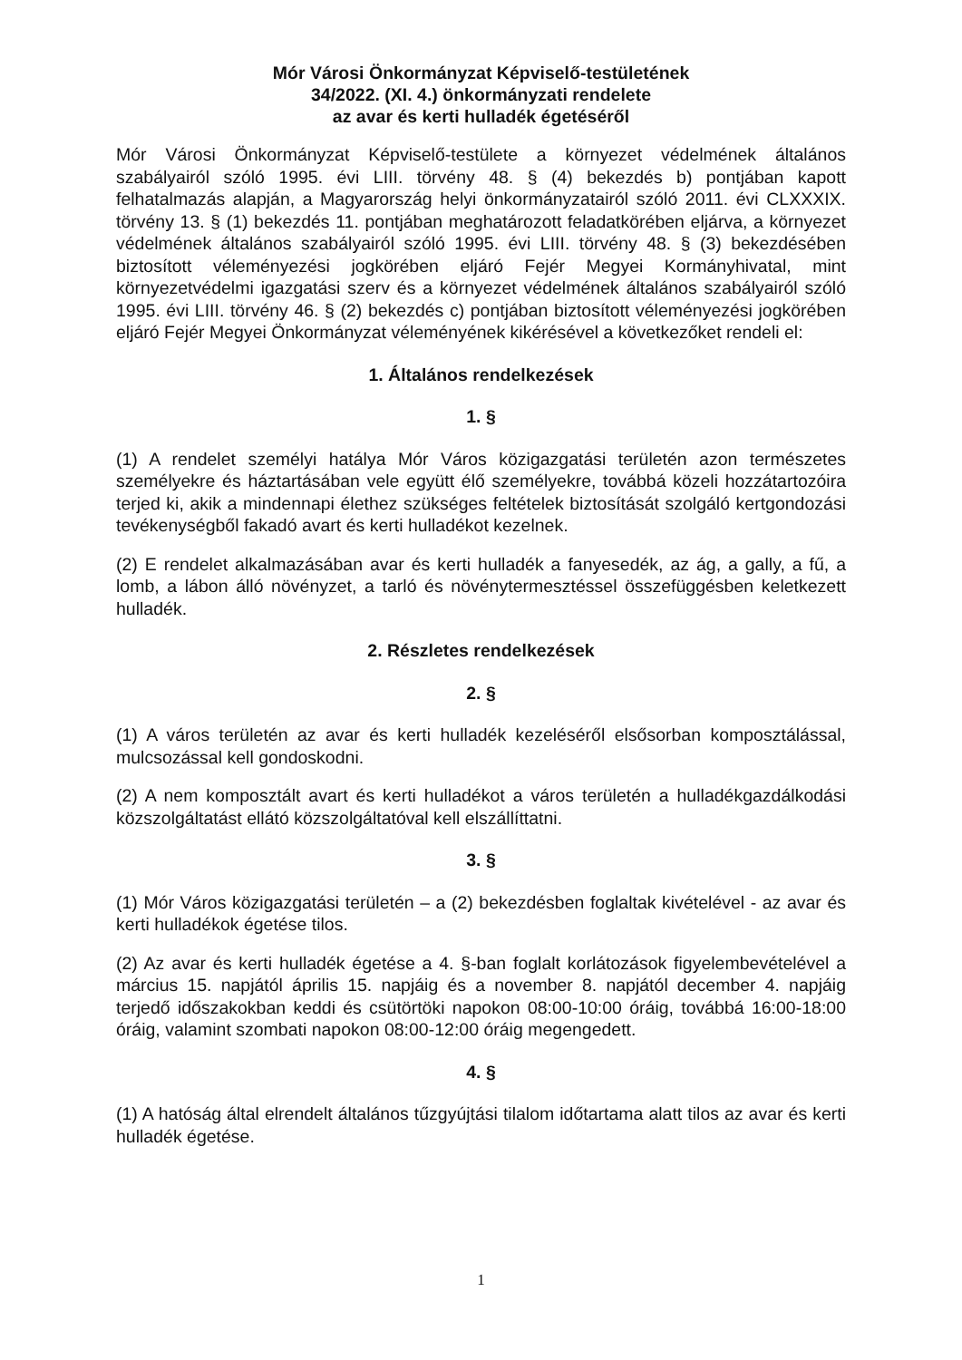Mór Városi Önkormányzat Képviselő-testületének
34/2022. (XI. 4.) önkormányzati rendelete
az avar és kerti hulladék égetéséről
Mór Városi Önkormányzat Képviselő-testülete a környezet védelmének általános szabályairól szóló 1995. évi LIII. törvény 48. § (4) bekezdés b) pontjában kapott felhatalmazás alapján, a Magyarország helyi önkormányzatairól szóló 2011. évi CLXXXIX. törvény 13. § (1) bekezdés 11. pontjában meghatározott feladatkörében eljárva, a környezet védelmének általános szabályairól szóló 1995. évi LIII. törvény 48. § (3) bekezdésében biztosított véleményezési jogkörében eljáró Fejér Megyei Kormányhivatal, mint környezetvédelmi igazgatási szerv és a környezet védelmének általános szabályairól szóló 1995. évi LIII. törvény 46. § (2) bekezdés c) pontjában biztosított véleményezési jogkörében eljáró Fejér Megyei Önkormányzat véleményének kikérésével a következőket rendeli el:
1. Általános rendelkezések
1. §
(1) A rendelet személyi hatálya Mór Város közigazgatási területén azon természetes személyekre és háztartásában vele együtt élő személyekre, továbbá közeli hozzátartozóira terjed ki, akik a mindennapi élethez szükséges feltételek biztosítását szolgáló kertgondozási tevékenységből fakadó avart és kerti hulladékot kezelnek.
(2) E rendelet alkalmazásában avar és kerti hulladék a fanyesedék, az ág, a gally, a fű, a lomb, a lábon álló növényzet, a tarló és növénytermesztéssel összefüggésben keletkezett hulladék.
2. Részletes rendelkezések
2. §
(1) A város területén az avar és kerti hulladék kezeléséről elsősorban komposztálással, mulcsozással kell gondoskodni.
(2) A nem komposztált avart és kerti hulladékot a város területén a hulladékgazdálkodási közszolgáltatást ellátó közszolgáltatóval kell elszállíttatni.
3. §
(1) Mór Város közigazgatási területén – a (2) bekezdésben foglaltak kivételével - az avar és kerti hulladékok égetése tilos.
(2) Az avar és kerti hulladék égetése a 4. §-ban foglalt korlátozások figyelembevételével a március 15. napjától április 15. napjáig és a november 8. napjától december 4. napjáig terjedő időszakokban keddi és csütörtöki napokon 08:00-10:00 óráig, továbbá 16:00-18:00 óráig, valamint szombati napokon 08:00-12:00 óráig megengedett.
4. §
(1) A hatóság által elrendelt általános tűzgyújtási tilalom időtartama alatt tilos az avar és kerti hulladék égetése.
1